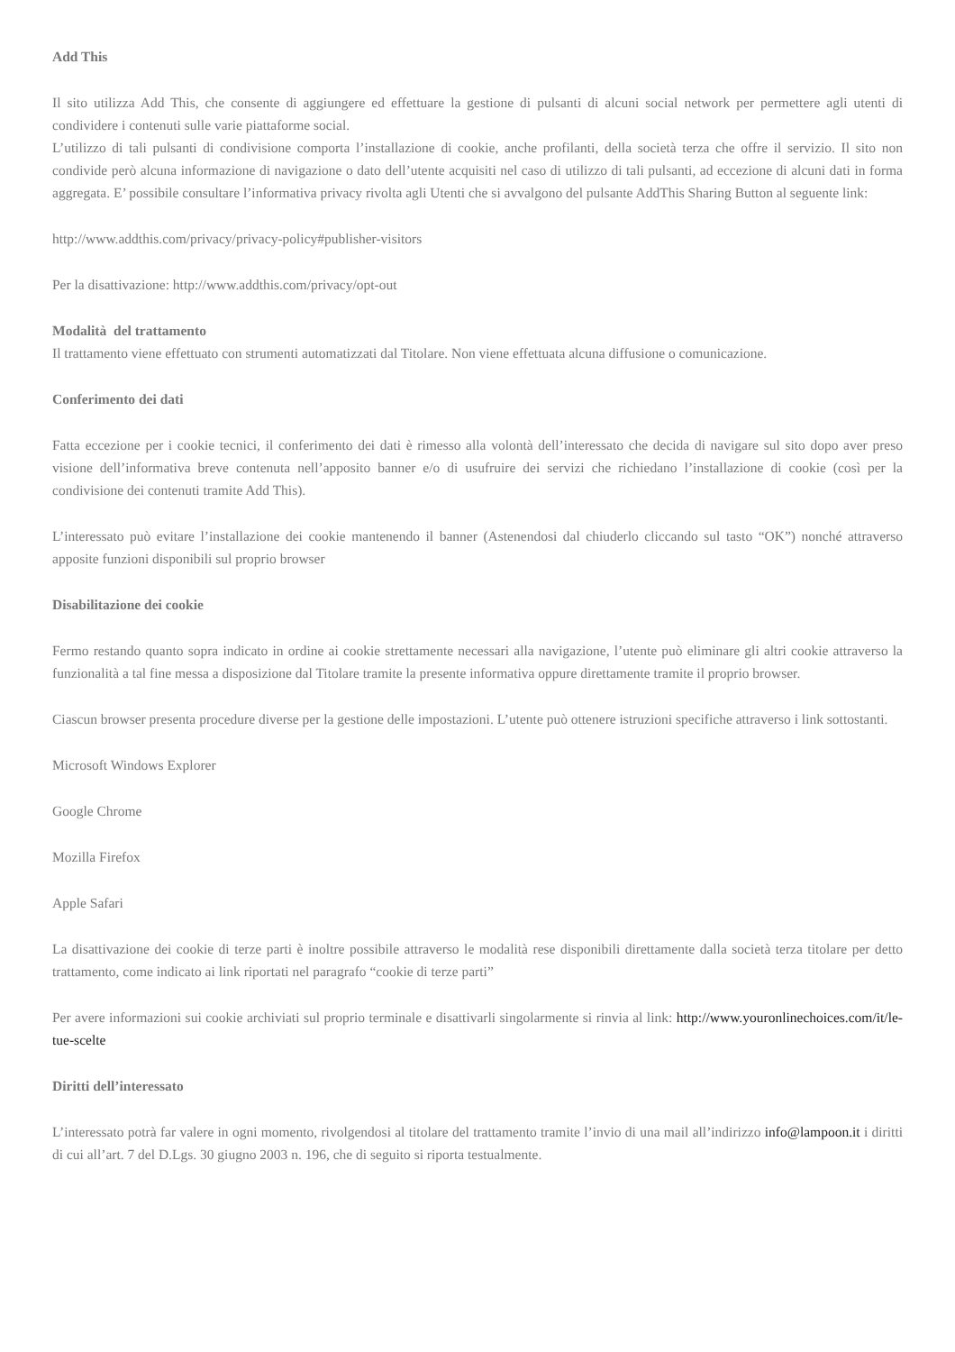Add This
Il sito utilizza Add This, che consente di aggiungere ed effettuare la gestione di pulsanti di alcuni social network per permettere agli utenti di condividere i contenuti sulle varie piattaforme social.
L’utilizzo di tali pulsanti di condivisione comporta l’installazione di cookie, anche profilanti, della società terza che offre il servizio. Il sito non condivide però alcuna informazione di navigazione o dato dell’utente acquisiti nel caso di utilizzo di tali pulsanti, ad eccezione di alcuni dati in forma aggregata. E’ possibile consultare l’informativa privacy rivolta agli Utenti che si avvalgono del pulsante AddThis Sharing Button al seguente link:
http://www.addthis.com/privacy/privacy-policy#publisher-visitors
Per la disattivazione: http://www.addthis.com/privacy/opt-out
Modalità del trattamento
Il trattamento viene effettuato con strumenti automatizzati dal Titolare. Non viene effettuata alcuna diffusione o comunicazione.
Conferimento dei dati
Fatta eccezione per i cookie tecnici, il conferimento dei dati è rimesso alla volontà dell’interessato che decida di navigare sul sito dopo aver preso visione dell’informativa breve contenuta nell’apposito banner e/o di usufruire dei servizi che richiedano l’installazione di cookie (così per la condivisione dei contenuti tramite Add This).
L’interessato può evitare l’installazione dei cookie mantenendo il banner (Astenendosi dal chiuderlo cliccando sul tasto “OK”) nonché attraverso apposite funzioni disponibili sul proprio browser
Disabilitazione dei cookie
Fermo restando quanto sopra indicato in ordine ai cookie strettamente necessari alla navigazione, l’utente può eliminare gli altri cookie attraverso la funzionalità a tal fine messa a disposizione dal Titolare tramite la presente informativa oppure direttamente tramite il proprio browser.
Ciascun browser presenta procedure diverse per la gestione delle impostazioni. L’utente può ottenere istruzioni specifiche attraverso i link sottostanti.
Microsoft Windows Explorer
Google Chrome
Mozilla Firefox
Apple Safari
La disattivazione dei cookie di terze parti è inoltre possibile attraverso le modalità rese disponibili direttamente dalla società terza titolare per detto trattamento, come indicato ai link riportati nel paragrafo “cookie di terze parti”
Per avere informazioni sui cookie archiviati sul proprio terminale e disattivarli singolarmente si rinvia al link: http://www.youronlinechoices.com/it/le-tue-scelte
Diritti dell’interessato
L’interessato potrà far valere in ogni momento, rivolgendosi al titolare del trattamento tramite l’invio di una mail all’indirizzo info@lampoon.it i diritti di cui all’art. 7 del D.Lgs. 30 giugno 2003 n. 196, che di seguito si riporta testualmente.